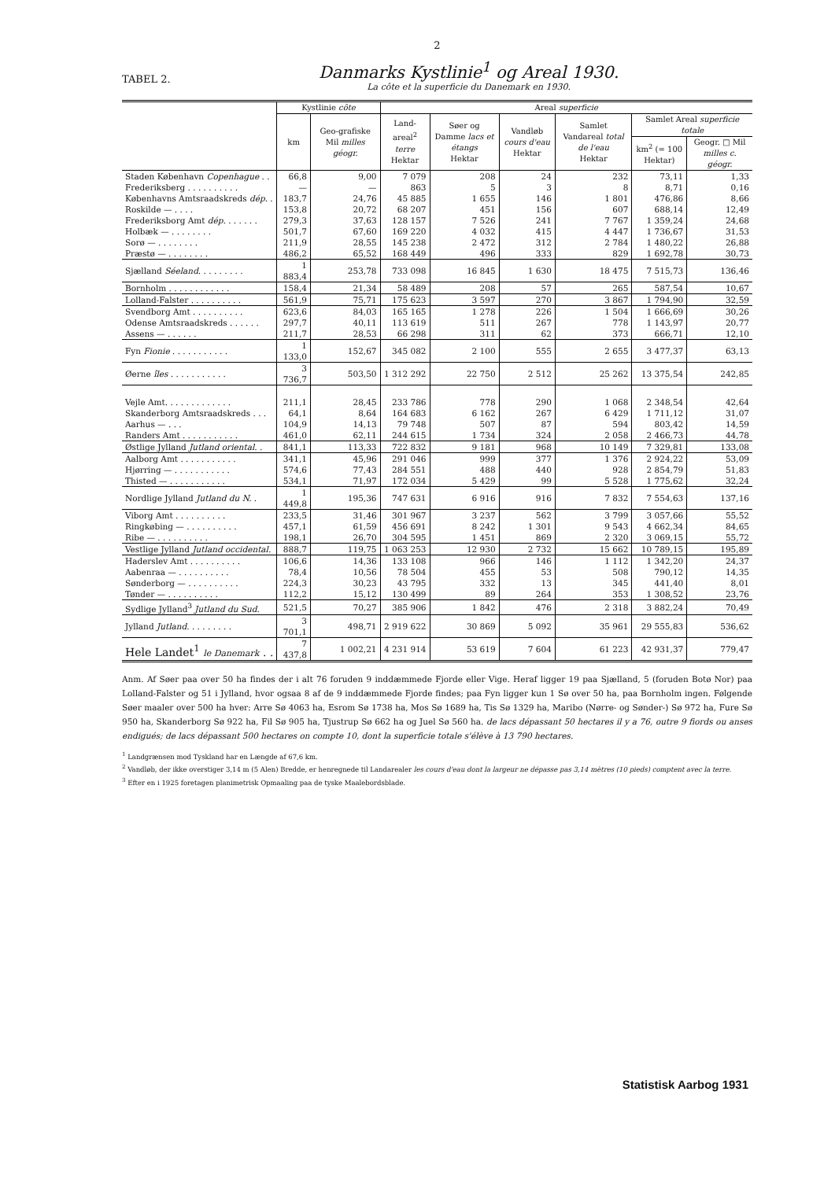2
TABEL 2.
Danmarks Kystlinie<sup>1</sup> og Areal 1930.
La côte et la superficie du Danemark en 1930.
| | Kystlinie côte | | Areal superficie | | | | | |
| --- | --- | --- | --- | --- | --- | --- | --- | --- |
| | km | Geo-grafiske Mil milles géogr. | Land-areal<sup>2</sup> terre Hektar | Søer og Damme lacs et étangs Hektar | Vandløb cours d'eau Hektar | Samlet Vandareal total de l'eau Hektar | Samlet Areal superficie totale | |
| | | | | | | | km<sup>2</sup> (= 100 Hektar) | Geogr. □ Mil milles c. géogr. |
| Staden København Copenhague . . | 66,8 | 9,00 | 7 079 | 208 | 24 | 232 | 73,11 | 1,33 |
| Frederiksberg . . . . . . . . . . | — | — | 863 | 5 | 3 | 8 | 8,71 | 0,16 |
| Københavns Amtsraadskreds dép. . | 183,7 | 24,76 | 45 885 | 1 655 | 146 | 1 801 | 476,86 | 8,66 |
| Roskilde — . . . . | 153,8 | 20,72 | 68 207 | 451 | 156 | 607 | 688,14 | 12,49 |
| Frederiksborg Amt dép. . . . . . . | 279,3 | 37,63 | 128 157 | 7 526 | 241 | 7 767 | 1 359,24 | 24,68 |
| Holbæk — . . . . . . . . | 501,7 | 67,60 | 169 220 | 4 032 | 415 | 4 447 | 1 736,67 | 31,53 |
| Sorø — . . . . . . . . | 211,9 | 28,55 | 145 238 | 2 472 | 312 | 2 784 | 1 480,22 | 26,88 |
| Præstø — . . . . . . . . | 486,2 | 65,52 | 168 449 | 496 | 333 | 829 | 1 692,78 | 30,73 |
| Sjælland Séeland . . . . . . . . . | 1 883,4 | 253,78 | 733 098 | 16 845 | 1 630 | 18 475 | 7 515,73 | 136,46 |
| Bornholm . . . . . . . . . . . . | 158,4 | 21,34 | 58 489 | 208 | 57 | 265 | 587,54 | 10,67 |
| Lolland-Falster . . . . . . . . . . | 561,9 | 75,71 | 175 623 | 3 597 | 270 | 3 867 | 1 794,90 | 32,59 |
| Svendborg Amt . . . . . . . . . . | 623,6 | 84,03 | 165 165 | 1 278 | 226 | 1 504 | 1 666,69 | 30,26 |
| Odense Amtsraadskreds . . . . . . | 297,7 | 40,11 | 113 619 | 511 | 267 | 778 | 1 143,97 | 20,77 |
| Assens — . . . . . . | 211,7 | 28,53 | 66 298 | 311 | 62 | 373 | 666,71 | 12,10 |
| Fyn Fionie . . . . . . . . . . . | 1 133,0 | 152,67 | 345 082 | 2 100 | 555 | 2 655 | 3 477,37 | 63,13 |
| Øerne îles . . . . . . . . . . . | 3 736,7 | 503,50 | 1 312 292 | 22 750 | 2 512 | 25 262 | 13 375,54 | 242,85 |
| Vejle Amt. . . . . . . . . . . . . | 211,1 | 28,45 | 233 786 | 778 | 290 | 1 068 | 2 348,54 | 42,64 |
| Skanderborg Amtsraadskreds . . . | 64,1 | 8,64 | 164 683 | 6 162 | 267 | 6 429 | 1 711,12 | 31,07 |
| Aarhus — . . . | 104,9 | 14,13 | 79 748 | 507 | 87 | 594 | 803,42 | 14,59 |
| Randers Amt . . . . . . . . . . . | 461,0 | 62,11 | 244 615 | 1 734 | 324 | 2 058 | 2 466,73 | 44,78 |
| Østlige Jylland Jutland oriental. . | 841,1 | 113,33 | 722 832 | 9 181 | 968 | 10 149 | 7 329,81 | 133,08 |
| Aalborg Amt . . . . . . . . . . . | 341,1 | 45,96 | 291 046 | 999 | 377 | 1 376 | 2 924,22 | 53,09 |
| Hjørring — . . . . . . . . . . . | 574,6 | 77,43 | 284 551 | 488 | 440 | 928 | 2 854,79 | 51,83 |
| Thisted — . . . . . . . . . . . | 534,1 | 71,97 | 172 034 | 5 429 | 99 | 5 528 | 1 775,62 | 32,24 |
| Nordlige Jylland Jutland du N. . | 1 449,8 | 195,36 | 747 631 | 6 916 | 916 | 7 832 | 7 554,63 | 137,16 |
| Viborg Amt . . . . . . . . . . | 233,5 | 31,46 | 301 967 | 3 237 | 562 | 3 799 | 3 057,66 | 55,52 |
| Ringkøbing — . . . . . . . . . . | 457,1 | 61,59 | 456 691 | 8 242 | 1 301 | 9 543 | 4 662,34 | 84,65 |
| Ribe — . . . . . . . . . . | 198,1 | 26,70 | 304 595 | 1 451 | 869 | 2 320 | 3 069,15 | 55,72 |
| Vestlige Jylland Jutland occidental. | 888,7 | 119,75 | 1 063 253 | 12 930 | 2 732 | 15 662 | 10 789,15 | 195,89 |
| Haderslev Amt . . . . . . . . . . | 106,6 | 14,36 | 133 108 | 966 | 146 | 1 112 | 1 342,20 | 24,37 |
| Aabenraa — . . . . . . . . . . | 78,4 | 10,56 | 78 504 | 455 | 53 | 508 | 790,12 | 14,35 |
| Sønderborg — . . . . . . . . . . | 224,3 | 30,23 | 43 795 | 332 | 13 | 345 | 441,40 | 8,01 |
| Tønder — . . . . . . . . . . | 112,2 | 15,12 | 130 499 | 89 | 264 | 353 | 1 308,52 | 23,76 |
| Sydlige Jylland<sup>3</sup> Jutland du Sud . | 521,5 | 70,27 | 385 906 | 1 842 | 476 | 2 318 | 3 882,24 | 70,49 |
| Jylland Jutland . . . . . . . . . | 3 701,1 | 498,71 | 2 919 622 | 30 869 | 5 092 | 35 961 | 29 555,83 | 536,62 |
| Hele Landet<sup>1</sup> le Danemark . . | 7 437,8 | 1 002,21 | 4 231 914 | 53 619 | 7 604 | 61 223 | 42 931,37 | 779,47 |
Anm. Af Søer paa over 50 ha findes der i alt 76 foruden 9 inddæmmede Fjorde eller Vige. Heraf ligger 19 paa Sjælland, 5 (foruden Botø Nor) paa Lolland-Falster og 51 i Jylland, hvor ogsaa 8 af de 9 inddæmmede Fjorde findes; paa Fyn ligger kun 1 Sø over 50 ha, paa Bornholm ingen. Følgende Søer maaler over 500 ha hver: Arre Sø 4063 ha, Esrom Sø 1738 ha, Mos Sø 1689 ha, Tis Sø 1329 ha, Maribo (Nørre- og Sønder-) Sø 972 ha, Fure Sø 950 ha, Skanderborg Sø 922 ha, Fil Sø 905 ha, Tjustrup Sø 662 ha og Juel Sø 560 ha. de lacs dépassant 50 hectares il y a 76, outre 9 fiords ou anses endigués; de lacs dépassant 500 hectares on compte 10, dont la superficie totale s'élève à 13 790 hectares.
<sup>1</sup> Landgrænsen mod Tyskland har en Længde af 67,6 km.
<sup>2</sup> Vandløb, der ikke overstiger 3,14 m (5 Alen) Bredde, er henregnede til Landarealer les cours d'eau dont la largeur ne dépasse pas 3,14 mètres (10 pieds) comptent avec la terre.
<sup>3</sup> Efter en i 1925 foretagen planimetrisk Opmaaling paa de tyske Maalebordsblade.
Statistisk Aarbog 1931